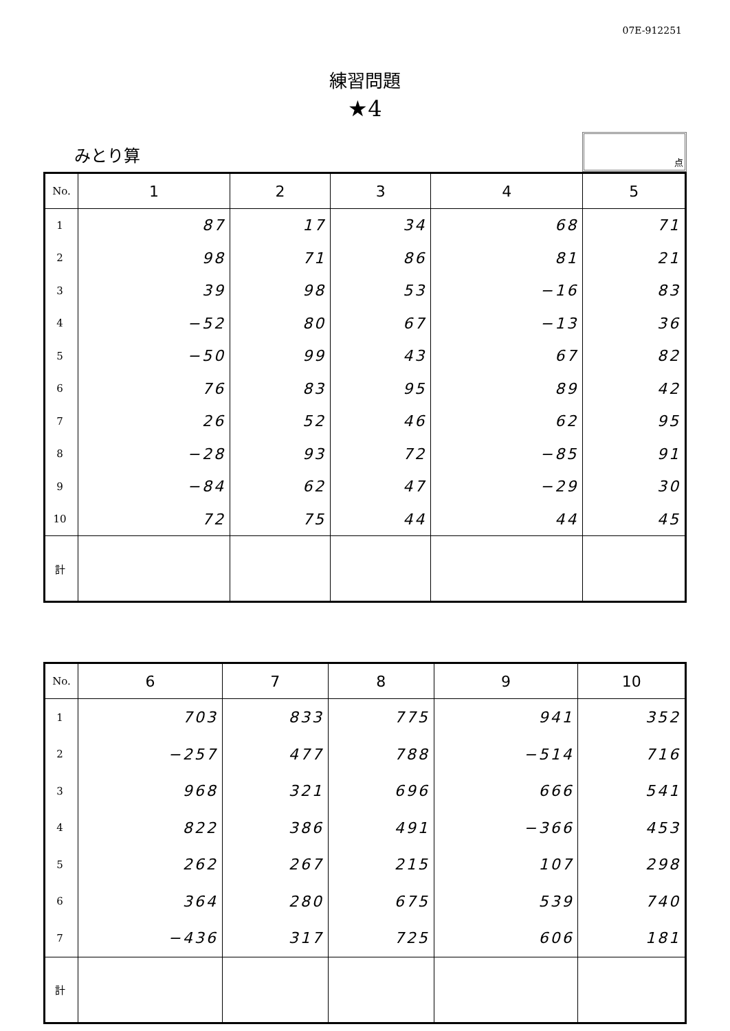07E-912251
練習問題
★4
みとり算
点
| No. | 1 | 2 | 3 | 4 | 5 |
| --- | --- | --- | --- | --- | --- |
| 1 | 87 | 17 | 34 | 68 | 71 |
| 2 | 98 | 71 | 86 | 81 | 21 |
| 3 | 39 | 98 | 53 | −16 | 83 |
| 4 | −52 | 80 | 67 | −13 | 36 |
| 5 | −50 | 99 | 43 | 67 | 82 |
| 6 | 76 | 83 | 95 | 89 | 42 |
| 7 | 26 | 52 | 46 | 62 | 95 |
| 8 | −28 | 93 | 72 | −85 | 91 |
| 9 | −84 | 62 | 47 | −29 | 30 |
| 10 | 72 | 75 | 44 | 44 | 45 |
| 計 | | | | | |
| No. | 6 | 7 | 8 | 9 | 10 |
| --- | --- | --- | --- | --- | --- |
| 1 | 703 | 833 | 775 | 941 | 352 |
| 2 | −257 | 477 | 788 | −514 | 716 |
| 3 | 968 | 321 | 696 | 666 | 541 |
| 4 | 822 | 386 | 491 | −366 | 453 |
| 5 | 262 | 267 | 215 | 107 | 298 |
| 6 | 364 | 280 | 675 | 539 | 740 |
| 7 | −436 | 317 | 725 | 606 | 181 |
| 計 | | | | | |